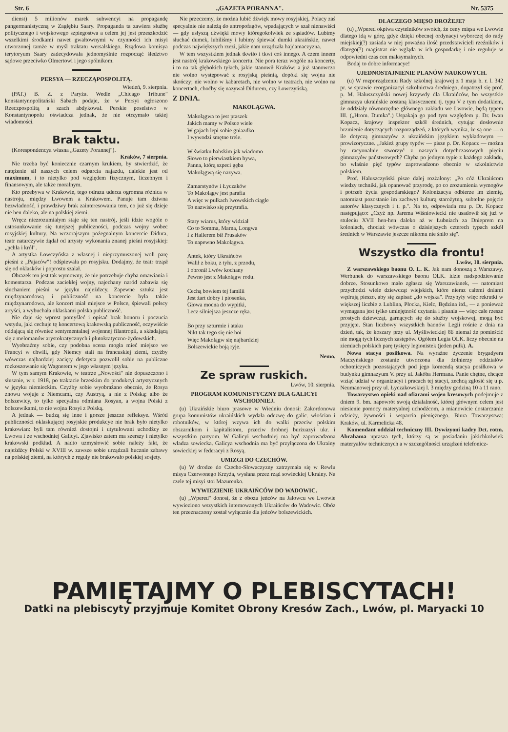Str. 6 „GAZETA PORANNA". Nr. 5375
dienst) 5 milionów marek subwencyi na propagandę pangermanistyczną w Zagłębiu Saary. Propaganda ta zawiera służbę politycznego i wojskowego szpiegostwa a celem jej jest przeszkodzić wszelkimi środkami nawet gwałtownymi w czynności ich misyi utworzonej tamże w myśl traktatu wersalskiego. Rządowa komisya terytoryum Saary zadecydowała jednomyślnie rozpocząć śledztwo sądowe przeciwko Olmertowi i jego spólnikom.
PERSYA — RZECZĄPOSPOLITĄ.
Wiedeń, 9. sierpnia.
(PAT.) B. Z. z Paryża. Wedle „Chicago Tribune" konstantynopolitański Sabach podaje, że w Persyi ogłoszono Rzeczpospolitą a szach abdykował. Perskie poselstwo w Konstantynopolu oświadcza jednak, że nie otrzymało takiej wiadomości.
Brak taktu.
(Korespondencya własna „Gazety Porannej").
Kraków, 7 sierpnia.
Nie trzeba być koniecznie czarnym krukiem, by stwierdzić, że natężenie sił naszych celem odparcia najazdu, dalekie jest od maximum, i to nietylko pod względem fizycznym, liczebnym i finansowym, ale także moralnym.
Kto przebywa w Krakowie, tego odrazu uderza ogromna różnica w nastroju, między Lwowem a Krakowem. Panuje tam dziwna bezwładność, i prawdziwy brak zainteresowania tem, co już się dzieje nie hen daleko, ale na polskiej ziemi.
Wręcz niezrozumiałym staje się ten nastrój, jeśli idzie wogóle o ustosunkowanie się tutejszej publiczności, podczas wojny wobec rosyjskiej kultury. Na wczorajszym pożegnalnym koncercie Didura, teatr natarczywie żądał od artysty wykonania znanej pieśni rosyjskiej: „pchła i król".
A artystka Łowczyńska z własnej i nieprzymuszonej woli parę pieśni z „Pajaców"! odśpiewała po rosyjsku. Dodajmy, że teatr trząsł się od oklasków i poprostu szalał.
Obrazek ten jest tak wymowny, że nie potrzebuje chyba omawiania i komentarza. Podczas zaciekłej wojny, najechany naród zabawia się słuchaniem pieśni w języku najeźdzcy. Zapewne sztuka jest międzynarodową i publiczność na koncercie była także międzynarodowa, ale koncert miał miejsce w Polsce, śpiewali polscy artyści, a wybuchała oklaskami polska publiczność.
Nie daje się wprost pomyśleć i opisać brak honoru i poczucia wstydu, jaki cechuje tę koncertową krakowską publiczność, oczywiście oddającą się również sentymentalnej wojennej filantropii, a składającą się z melomanów arystokratycznych i plutokratyczno-żydowskich.
Wyobraźmy sobie, czy podobna scena mogła mieć miejsce we Francyi w chwili, gdy Niemcy stali na francuskiej ziemi, czyżby wówczas najbardziej zacięty defetysta pozwolił sobie na publiczne rozkoszowanie się Wagnerem w jego własnym języku.
W tym samym Krakowie, w teatrze „Nowości" nie dopuszczono i słusznie, w r. 1918, po traktacie brzeskim do produkcyi artystycznych w języku niemieckim. Czyżby sobie wyobrażano obecnie, że Rosya znowu wojuje z Niemcami, czy Austryą, a nie z Polską; albo że bolszewicy, to tylko specyalna odmiana Rosyan, a wojna Polski z bolszewikami, to nie wojna Rosyi z Polską.
A jednak — budzą się inne i gorsze jeszcze refleksye. Wśród publiczności oklaskującej rosyjskie produkcye nie brak było nietylko krakowian: byli tam również dostojni i utytułowani uchodźcy ze Lwowa i ze wschodniej Galicyi. Zjawisko zatem ma szerszy i nietylko krakowski podkład. A nadto uzmysłowić sobie należy fakt, że najeźdźcy Polski w XVIII w. zawsze sobie urządzali hucznie zabawy na polskiej ziemi, na których z reguły nie brakowało polskiej sosjety.
Nie przeczemy, że można lubić dźwięk mowy rosyjskiej, Polacy zaś specyalnie nie należą do antropofagów, wpadających w szał nienawiści — gdy usłyszą dźwięki mowy któregokolwiek ze sąsiadów. Lubimy słuchać dumek, lubiliśmy i lubimy śpiewać dumki ukraińskie, nawet podczas największych rzezi, jakie nam urządzała hajdamaczyzna.
W tem wszystkiem jednak tkwiło i tkwi coś innego. A czem innem jest nastrój krakowskiego koncertu. Nie pora teraz wogóle na koncerty, i to na tak głębokich tyłach, jakie stanowił Kraków; a już stanowczo nie wolno występować z rosyjską pieśnią, dopóki się wojna nie skończy; nie wolno w kabaretach, nie wolno w teatrach, nie wolno na koncertach, choćby się nazywał Didurem, czy Łowczyńską.
Z DNIA.
MAKOLĄGWA.
Makolągwa to jest ptaszek
Jakich mamy w Polsce wiele
W gajach lepi sobie gniazdko
I wywodzi smętne trele.
W światku babskim jak wiadomo
Słowo to pierwiastkiem bywa,
Panna, którą szpeci gęba
Makolągwą się nazywa.
Zamarstynów i Łyczaków
To Makolągw jest parafia
A więc w pułkach lwowskich ciągle
To nazwisko się przytrafia.
Stary wiarus, który widział
Co to Somma, Marna, Longwa
I z Hallerem bił Prusaków
To napewno Makolągwa.
Antek, który Ukraińców
Walił z boku, z tyłu, z przodu,
I obronił Lwów kochany
Pewno jest z Makolągw rodu.
Cechą bowiem tej familii
Jest żart dobry i piosenka,
Głowa mocna do wypitki,
Lecz silniejsza jeszcze ręka.
Bo przy szturmie i ataku
Nikt tak tego się nie boi
Więc Makolągw się najbardziej
Bolszewickie boją ryje.
Nemo.
Ze spraw ruskich.
Lwów, 10. sierpnia.
PROGRAM KOMUNISTYCZNY DLA GALICYI WSCHODNIEJ.
(u) Ukraińskie biuro prasowe w Wiedniu donosi: Zakordonowa grupa komunistów ukraińskich wydała odezwę do galic. włościan i robotników, w której wzywa ich do walki przeciw polskim obszarnikom i kapitalistom, przeciw drobnej burżuazyi ukr. i wszystkim partyom. W Galicyi wschodniej ma być zaprowadzona władza sowiecka. Galicya wschodnia ma być przyłączona do Ukrainy sowieckiej w federacyi z Rosyą.
UMIZGI DO CZECHÓW.
(u) W drodze do Czecho-Słowaczyzny zatrzymała się w Rewlu misya Czerwonego Krzyża, wysłana przez rząd sowieckiej Ukrainy. Na czele tej misyi stoi Mazurenko.
WYWIEZIENIE UKRAIŃCÓW DO WADOWIC.
(u) „Wpered" donosi, że z obozu jeńców na Jałowcu we Lwowie wywieziono wszystkich internowanych Ukraińców do Wadowic. Obóz ten przeznaczony został wyłącznie dla jeńców bolszewickich.
DLACZEGO MIĘSO DROŻEJE?
(u) „Wpered okpiwa czytelników swoich, że ceny mięsa we Lwowie dlatego idą w górę, gdyż dzięki obecnej ordynacyi wyborczej do rady miejskiej(?) zasiada w niej poważna ilość przedstawicieli rzeźników i dlatego(?) magistrat nie wgląda w ich gospodarkę i nie reguluje w odpowiedni czas cen maksymalnych.
Bodaj to dobre informacye!
UJEDNOSTAJNIENIE PLANÓW NAUKOWYCH.
(u) W rozporządzeniu Rady szkolnej krajowej z 1 maja b. r. l. 342 pr. w sprawie reorganizacyi szkolnictwa średniego, dopatrzył się prof. p. M. Haluszczyński nowej krzywdy dla Ukraińców, bo wszystkie gimnazya ukraińskie zostaną klasycznemi tj. typu V z tym dodatkiem, że oddziały równorzędne głównego zakładu we Lwowie, będą typem III. („Hrom. Dumka".) Uspakaja go pod tym względem p. Dr. Iwan Kopacz, krajowy inspektor szkół średnich, cytując dosłownie brzmienie dotyczących rozporządzeń, z których wynika, że są one — o ile dotyczą gimnazyów z ukraińskim językiem wykładowym — prowizoryczne. „Jakież grupy typów — pisze p. Dr. Kopacz — można by racyonalnie stworzyć z naszych dotychczasowych pięciu gimnazyów państwowych? Chyba po jednym typie z każdego zakładu, bo właśnie pięć typów zaprowadzono obecnie w szkolnictwie polskiem.
Prof. Haluszczyński pisze dalej rozżalony: „Po cóż Ukraińcom wiedzy techniki, jak opanować przyrodę, po co zrozumienia wymogów i potrzeb życia gospodarskiego? Kolonizacya odbierze im ziemię, natomiast pozostanie im zachwyt kulturą starożytną, subtelne pojęcie autorów klasycznych i t. p.". Na to, odpowiada mu p. Dr. Kopacz następująco: „Czyż np. Jarema Wiśniowiecki nie usadowił się już w stuleciu XVII hen-hen daleko aż w Łubniach za Dnieprem na koloniach, chociaż wówczas o dzisiejszych czterech typach szkół średnich w Warszawie jeszcze nikomu nie śniło się".
Wszystko dla frontu!
Lwów, 10. sierpnia.
Z warszawskiego baonu O. L. K. Jak nam donoszą z Warszawy. Werbunek do warszawskiego baonu OLK. idzie nadspodziewanie dobrze. Stosunkowo mało zgłasza się Warszawianek, — natomiast przychodzi wiele dziewcząt wiejskich, które nieraz całemi dniami wędrują pieszo, aby się zapisać „do wojska". Przybyły więc rekrutki w większej liczbie z Lublina, Płocka, Kielc, Będzina itd., — a ponieważ wymagana jest tylko umiejętność czytania i pisania — więc całe rzesze prostych dziewcząt, garnących się do służby wojskowej, mogą być przyjęte. Stan liczbowy wszystkich baonów Legii rośnie z dnia na dzień, tak, że koszary przy ul. Myśliwieckiej 86 niemal że pomieścić nie mogą tych licznych zastępów. Ogółem Legia OLK. liczy obecnie na ziemiach polskich parę tysięcy legionistek (jeden pułk). A.
Nowa stacya posiłkowa. Na wyraźne życzenie brygadyera Maczyńskiego zostanie utworzona dla żołnierzy oddziałów ochotniczych pozostających pod jego komendą stacya posiłkowa w budynku gimnazyum V. przy ul. Jakóba Hermana. Panie chętne, chcące wziąć udział w organizacyi i pracach tej stacyi, zechcą zgłosić się u p. Neumanowej przy ul. Łyczakowskiej l. 3 między godziną 10 a 11 rano.
Towarzystwo opieki nad ofiarami wojen kresowych podejmuje z dniem 9. bm. napowrót swoją działalność, której głównym celem jest niesienie pomocy materyalnej uchodźcom, a mianowicie dostarczanie odzieży, żywności i wsparcia pieniężnego. Biura Towarzystwa: Kraków, ul. Karmelicka 48.
Komendant oddział techniczny III. Dywizyoni kadry Dct. rotm. Abrahama uprasza tych, którzy są w posiadaniu jakichkolwiek materyałów technicznych a w szczególności urządzeń telefonicz-
PAMIĘTAJMY O PLEBISCYTACH!
Datki na plebiscyty przyjmuje Komitet Obrony Kresów Zach., Lwów, pl. Maryacki 10